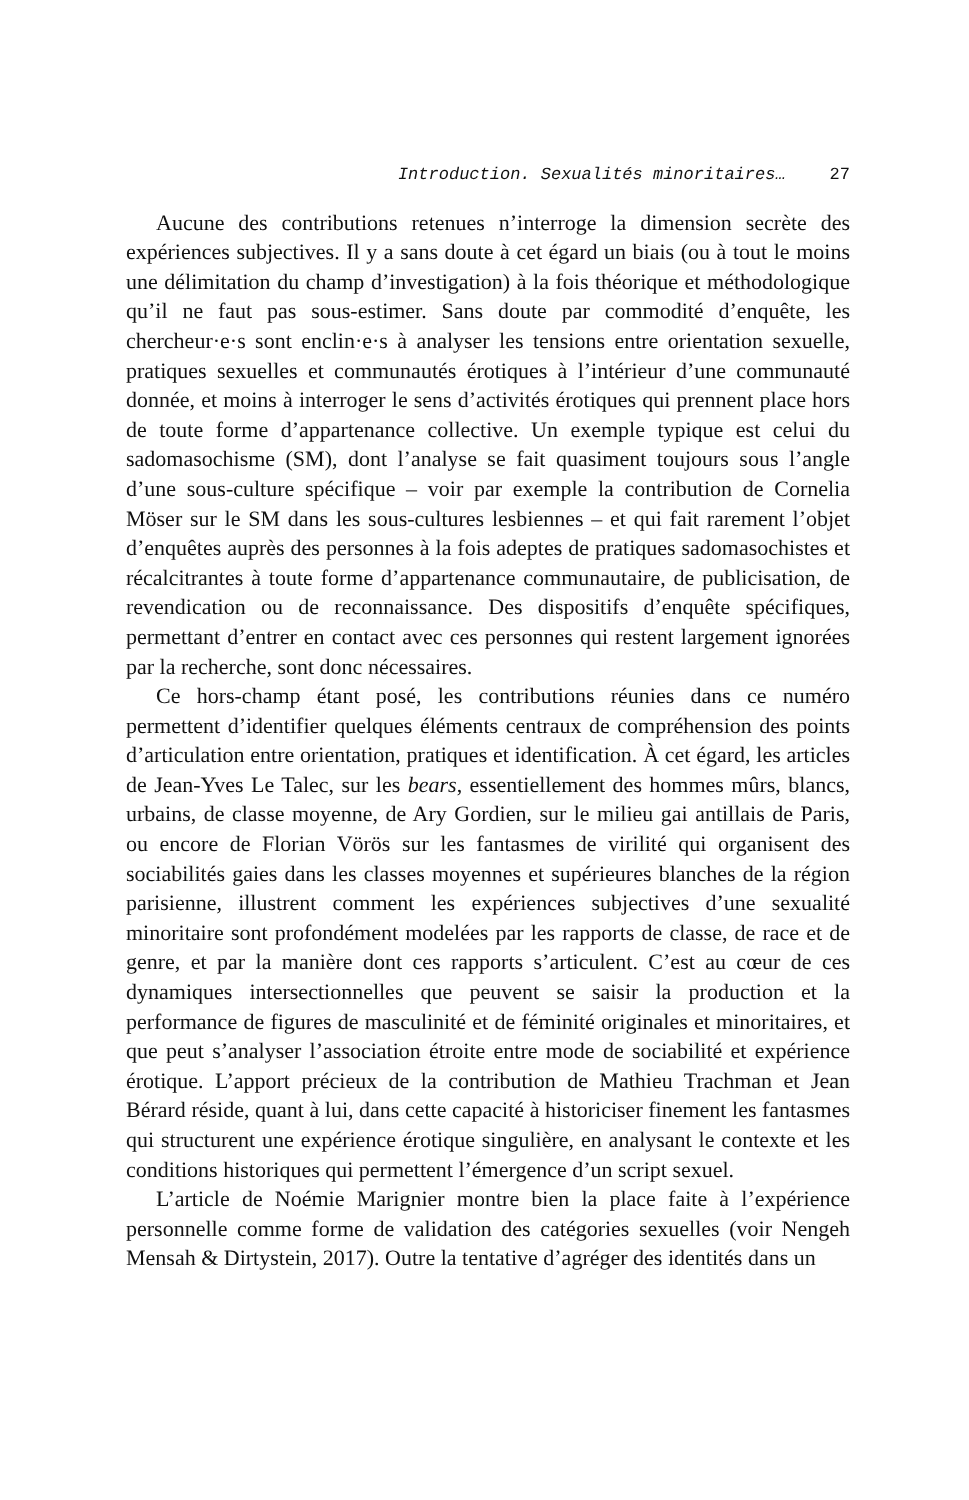Introduction. Sexualités minoritaires… 27
Aucune des contributions retenues n’interroge la dimension secrète des expériences subjectives. Il y a sans doute à cet égard un biais (ou à tout le moins une délimitation du champ d’investigation) à la fois théorique et méthodologique qu’il ne faut pas sous-estimer. Sans doute par commodité d’enquête, les chercheur·e·s sont enclin·e·s à analyser les tensions entre orientation sexuelle, pratiques sexuelles et communautés érotiques à l’intérieur d’une communauté donnée, et moins à interroger le sens d’activités érotiques qui prennent place hors de toute forme d’appartenance collective. Un exemple typique est celui du sadomasochisme (SM), dont l’analyse se fait quasiment toujours sous l’angle d’une sous-culture spécifique – voir par exemple la contribution de Cornelia Möser sur le SM dans les sous-cultures lesbiennes – et qui fait rarement l’objet d’enquêtes auprès des personnes à la fois adeptes de pratiques sadomasochistes et récalcitrantes à toute forme d’appartenance communautaire, de publicisation, de revendication ou de reconnaissance. Des dispositifs d’enquête spécifiques, permettant d’entrer en contact avec ces personnes qui restent largement ignorées par la recherche, sont donc nécessaires.
Ce hors-champ étant posé, les contributions réunies dans ce numéro permettent d’identifier quelques éléments centraux de compréhension des points d’articulation entre orientation, pratiques et identification. À cet égard, les articles de Jean-Yves Le Talec, sur les bears, essentiellement des hommes mûrs, blancs, urbains, de classe moyenne, de Ary Gordien, sur le milieu gai antillais de Paris, ou encore de Florian Vörös sur les fantasmes de virilité qui organisent des sociabilités gaies dans les classes moyennes et supérieures blanches de la région parisienne, illustrent comment les expériences subjectives d’une sexualité minoritaire sont profondément modelées par les rapports de classe, de race et de genre, et par la manière dont ces rapports s’articulent. C’est au cœur de ces dynamiques intersectionnelles que peuvent se saisir la production et la performance de figures de masculinité et de féminité originales et minoritaires, et que peut s’analyser l’association étroite entre mode de sociabilité et expérience érotique. L’apport précieux de la contribution de Mathieu Trachman et Jean Bérard réside, quant à lui, dans cette capacité à historiciser finement les fantasmes qui structurent une expérience érotique singulière, en analysant le contexte et les conditions historiques qui permettent l’émergence d’un script sexuel.
L’article de Noémie Marignier montre bien la place faite à l’expérience personnelle comme forme de validation des catégories sexuelles (voir Nengeh Mensah & Dirtystein, 2017). Outre la tentative d’agréger des identités dans un